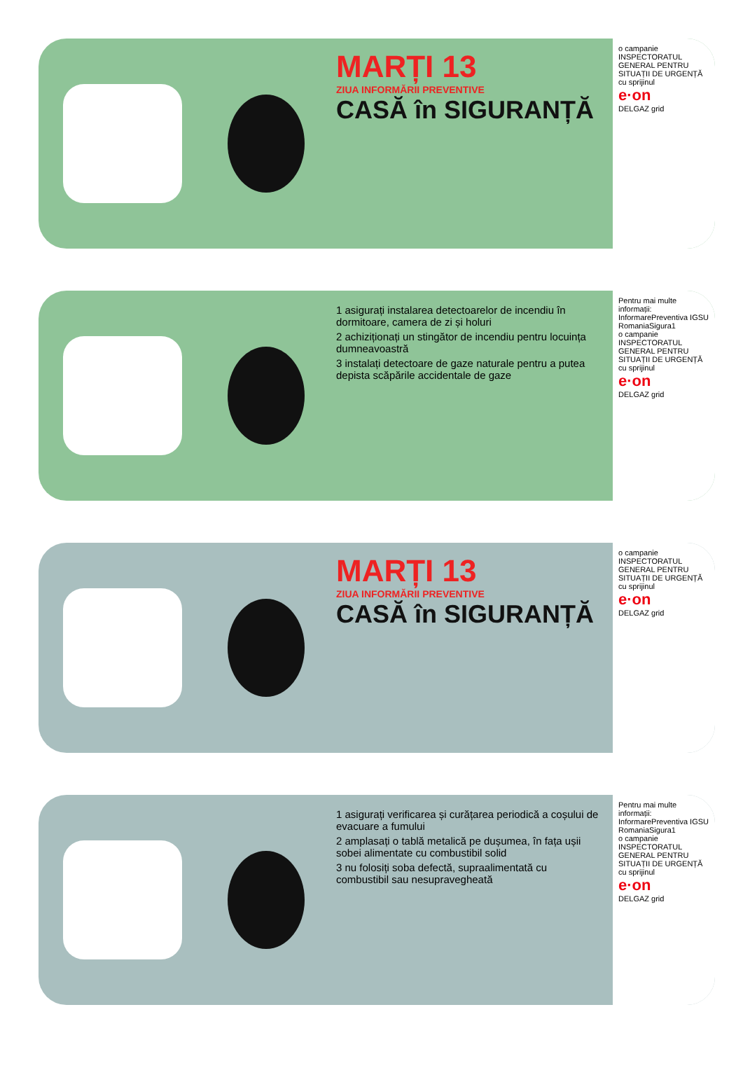MARȚI 13
ZIUA INFORMĂRII PREVENTIVE
CASĂ în SIGURANȚĂ
o campanie
INSPECTORATUL GENERAL PENTRU SITUAȚII DE URGENȚĂ
cu sprijinul
e·on
DELGAZ grid
1 asigurați instalarea detectoarelor de incendiu în dormitoare, camera de zi și holuri
2 achiziționați un stingător de incendiu pentru locuința dumneavoastră
3 instalați detectoare de gaze naturale pentru a putea depista scăpările accidentale de gaze
Pentru mai multe informații:
InformarePreventiva IGSU
RomaniaSigura1
o campanie
INSPECTORATUL GENERAL PENTRU SITUAȚII DE URGENȚĂ
cu sprijinul
e·on
DELGAZ grid
MARȚI 13
ZIUA INFORMĂRII PREVENTIVE
CASĂ în SIGURANȚĂ
o campanie
INSPECTORATUL GENERAL PENTRU SITUAȚII DE URGENȚĂ
cu sprijinul
e·on
DELGAZ grid
1 asigurați verificarea și curățarea periodică a coșului de evacuare a fumului
2 amplasați o tablă metalică pe dușumea, în fața ușii sobei alimentate cu combustibil solid
3 nu folosiți soba defectă, supraalimentată cu combustibil sau nesupravegheată
Pentru mai multe informații:
InformarePreventiva IGSU
RomaniaSigura1
o campanie
INSPECTORATUL GENERAL PENTRU SITUAȚII DE URGENȚĂ
cu sprijinul
e·on
DELGAZ grid